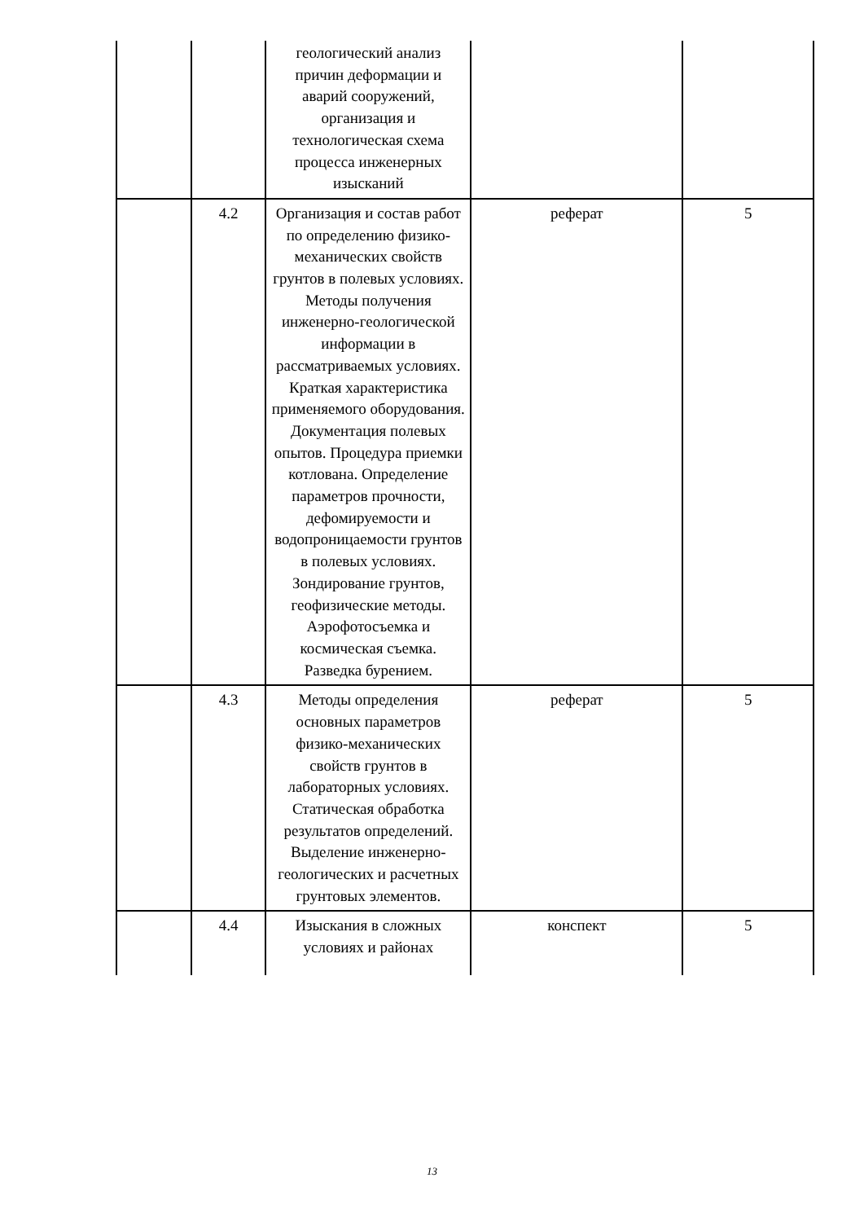| | | геологический анализ причин деформации и аварий сооружений, организация и технологическая схема процесса инженерных изысканий | | |
| | 4.2 | Организация и состав работ по определению физико-механических свойств грунтов в полевых условиях. Методы получения инженерно-геологической информации в рассматриваемых условиях. Краткая характеристика применяемого оборудования. Документация полевых опытов. Процедура приемки котлована. Определение параметров прочности, дефомируемости и водопроницаемости грунтов в полевых условиях. Зондирование грунтов, геофизические методы. Аэрофотосъемка и космическая съемка. Разведка бурением. | реферат | 5 |
| | 4.3 | Методы определения основных параметров физико-механических свойств грунтов в лабораторных условиях. Статическая обработка результатов определений. Выделение инженерно-геологических и расчетных грунтовых элементов. | реферат | 5 |
| | 4.4 | Изыскания в сложных условиях и районах | конспект | 5 |
13